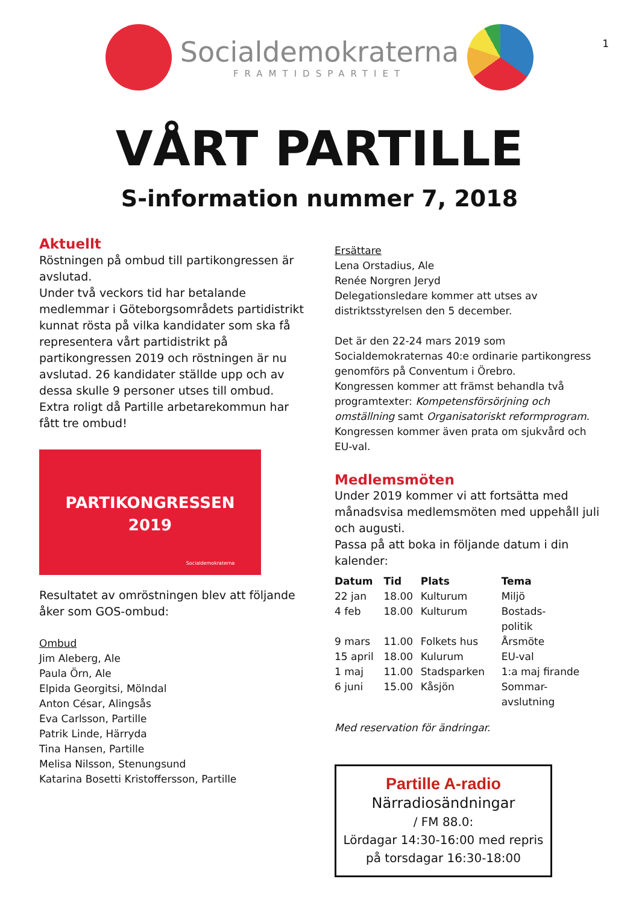1
Socialdemokraterna
FRAMTIDSPARTIET
VÅRT PARTILLE
S-information nummer 7, 2018
Aktuellt
Röstningen på ombud till partikongressen är avslutad.
Under två veckors tid har betalande medlemmar i Göteborgsområdets partidistrikt kunnat rösta på vilka kandidater som ska få representera vårt partidistrikt på partikongressen 2019 och röstningen är nu avslutad. 26 kandidater ställde upp och av dessa skulle 9 personer utses till ombud.
Extra roligt då Partille arbetarekommun har fått tre ombud!
PARTIKONGRESSEN
2019
Socialdemokraterna
Resultatet av omröstningen blev att följande åker som GOS-ombud:
Ombud
Jim Aleberg, Ale
Paula Örn, Ale
Elpida Georgitsi, Mölndal
Anton César, Alingsås
Eva Carlsson, Partille
Patrik Linde, Härryda
Tina Hansen, Partille
Melisa Nilsson, Stenungsund
Katarina Bosetti Kristoffersson, Partille
Ersättare
Lena Orstadius, Ale
Renée Norgren Jeryd
Delegationsledare kommer att utses av distriktsstyrelsen den 5 december.
Det är den 22-24 mars 2019 som Socialdemokraternas 40:e ordinarie partikongress genomförs på Conventum i Örebro.
Kongressen kommer att främst behandla två programtexter: Kompetensförsörjning och omställning samt Organisatoriskt reformprogram. Kongressen kommer även prata om sjukvård och EU-val.
Medlemsmöten
Under 2019 kommer vi att fortsätta med månadsvisa medlemsmöten med uppehåll juli och augusti.
Passa på att boka in följande datum i din kalender:
| Datum | Tid | Plats | Tema |
| --- | --- | --- | --- |
| 22 jan | 18.00 | Kulturum | Miljö |
| 4 feb | 18.00 | Kulturum | Bostads- politik |
| 9 mars | 11.00 | Folkets hus | Årsmöte |
| 15 april | 18.00 | Kulurum | EU-val |
| 1 maj | 11.00 | Stadsparken | 1:a maj firande |
| 6 juni | 15.00 | Kåsjön | Sommar- avslutning |
Med reservation för ändringar.
Partille A-radio
Närradiosändningar
/ FM 88.0:
Lördagar 14:30-16:00 med repris på torsdagar 16:30-18:00